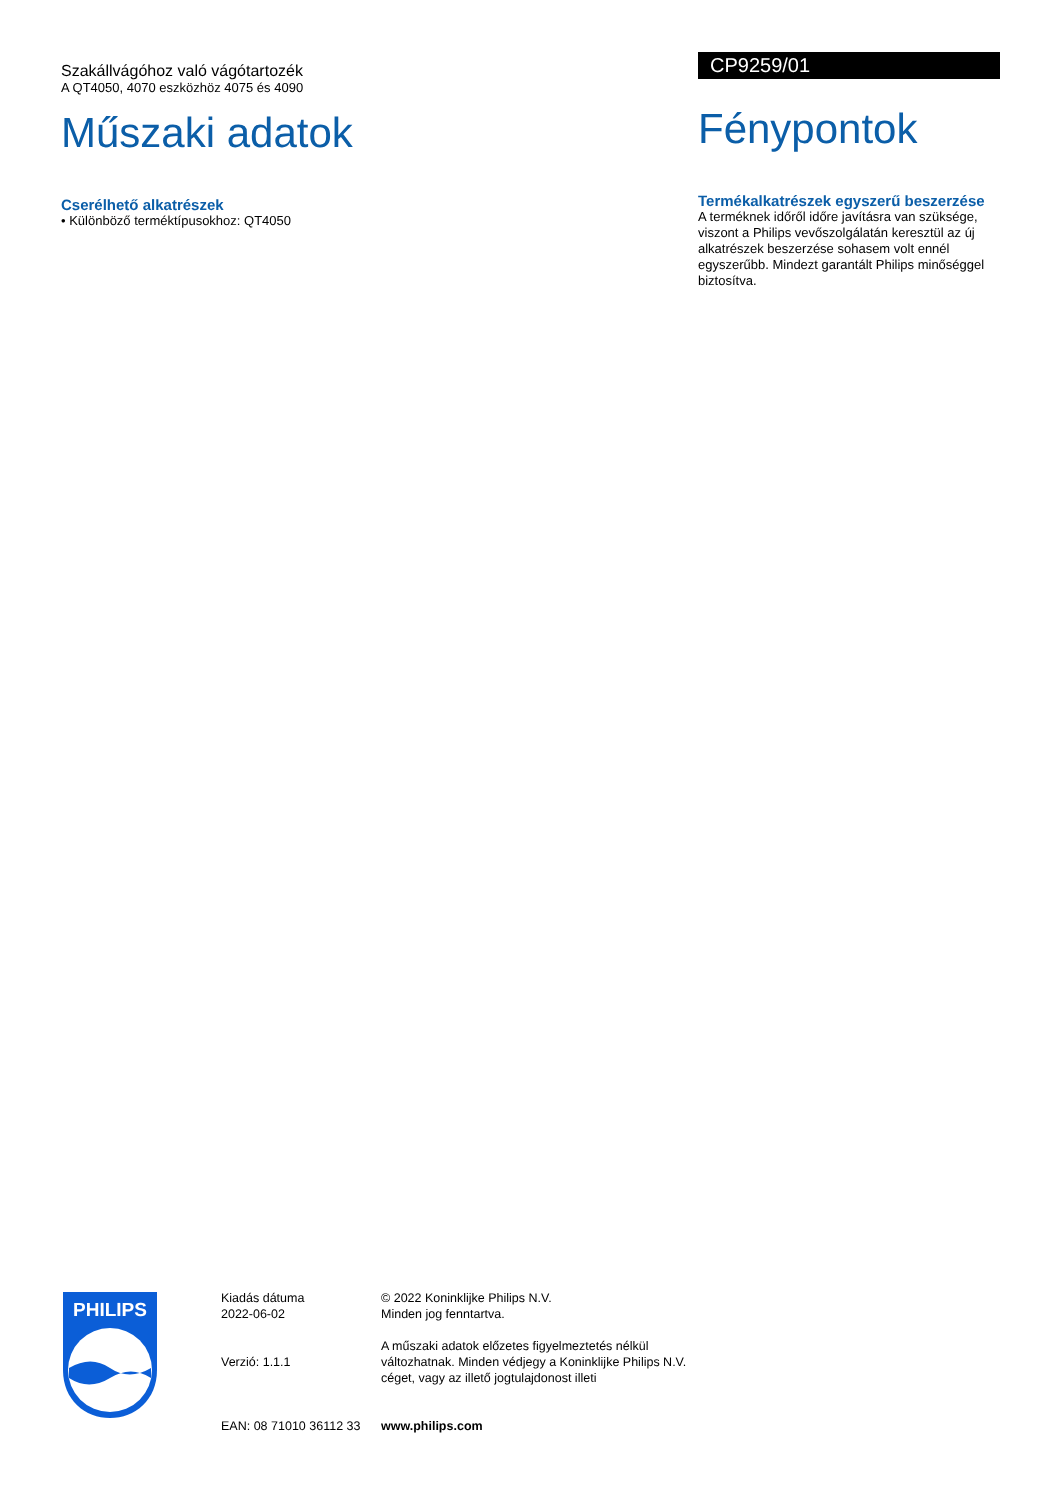Szakállvágóhoz való vágótartozék
A QT4050, 4070 eszközhöz 4075 és 4090
Műszaki adatok
Cserélhető alkatrészek
• Különböző terméktípusokhoz: QT4050
CP9259/01
Fénypontok
Termékalkatrészek egyszerű beszerzése
A terméknek időről időre javításra van szüksége, viszont a Philips vevőszolgálatán keresztül az új alkatrészek beszerzése sohasem volt ennél egyszerűbb. Mindezt garantált Philips minőséggel biztosítva.
PHILIPS
Kiadás dátuma
2022-06-02
Verzió: 1.1.1
EAN: 08 71010 36112 33
© 2022 Koninklijke Philips N.V.
Minden jog fenntartva.
A műszaki adatok előzetes figyelmeztetés nélkül változhatnak. Minden védjegy a Koninklijke Philips N.V. céget, vagy az illető jogtulajdonost illeti
www.philips.com